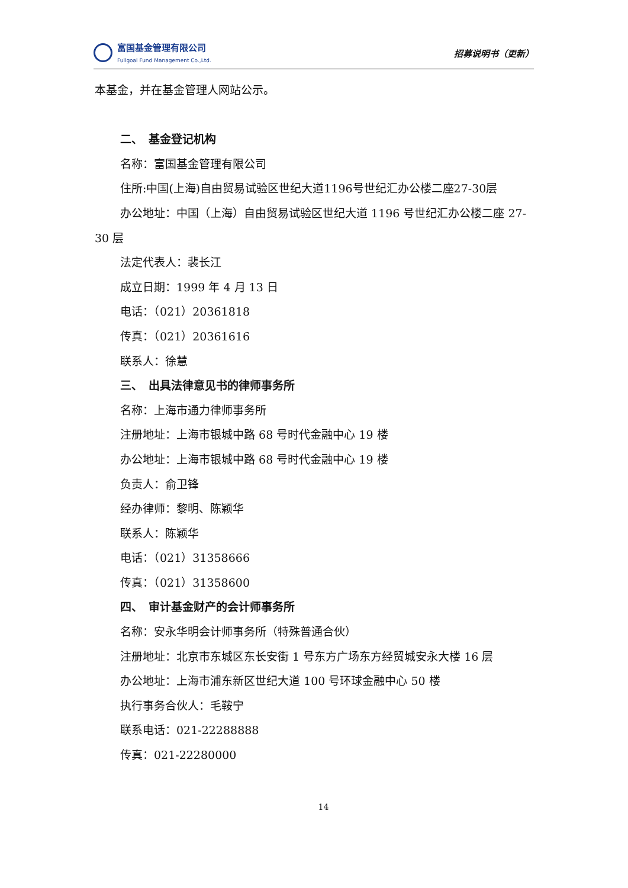富国基金管理有限公司
Fullgoal Fund Management Co.,Ltd.
招募说明书（更新）
本基金，并在基金管理人网站公示。
二、　基金登记机构
名称：富国基金管理有限公司
住所:中国(上海)自由贸易试验区世纪大道1196号世纪汇办公楼二座27-30层
办公地址：中国（上海）自由贸易试验区世纪大道 1196 号世纪汇办公楼二座 27-30 层
法定代表人：裴长江
成立日期：1999 年 4 月 13 日
电话：（021）20361818
传真：（021）20361616
联系人：徐慧
三、　出具法律意见书的律师事务所
名称：上海市通力律师事务所
注册地址：上海市银城中路 68 号时代金融中心 19 楼
办公地址：上海市银城中路 68 号时代金融中心 19 楼
负责人：俞卫锋
经办律师：黎明、陈颖华
联系人：陈颖华
电话：（021）31358666
传真：（021）31358600
四、　审计基金财产的会计师事务所
名称：安永华明会计师事务所（特殊普通合伙）
注册地址：北京市东城区东长安街 1 号东方广场东方经贸城安永大楼 16 层
办公地址：上海市浦东新区世纪大道 100 号环球金融中心 50 楼
执行事务合伙人：毛鞍宁
联系电话：021-22288888
传真：021-22280000
14